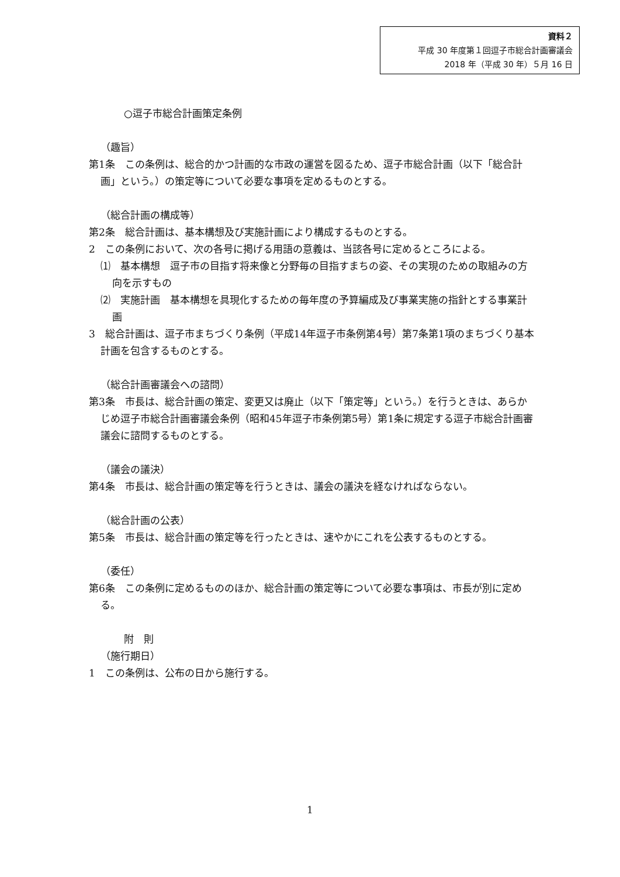資料２
平成 30 年度第１回逗子市総合計画審議会
2018 年（平成 30 年）５月 16 日
○逗子市総合計画策定条例
（趣旨）
第1条　この条例は、総合的かつ計画的な市政の運営を図るため、逗子市総合計画（以下「総合計画」という。）の策定等について必要な事項を定めるものとする。
（総合計画の構成等）
第2条　総合計画は、基本構想及び実施計画により構成するものとする。
2　この条例において、次の各号に掲げる用語の意義は、当該各号に定めるところによる。
⑴　基本構想　逗子市の目指す将来像と分野毎の目指すまちの姿、その実現のための取組みの方向を示すもの
⑵　実施計画　基本構想を具現化するための毎年度の予算編成及び事業実施の指針とする事業計画
3　総合計画は、逗子市まちづくり条例（平成14年逗子市条例第4号）第7条第1項のまちづくり基本計画を包含するものとする。
（総合計画審議会への諮問）
第3条　市長は、総合計画の策定、変更又は廃止（以下「策定等」という。）を行うときは、あらかじめ逗子市総合計画審議会条例（昭和45年逗子市条例第5号）第1条に規定する逗子市総合計画審議会に諮問するものとする。
（議会の議決）
第4条　市長は、総合計画の策定等を行うときは、議会の議決を経なければならない。
（総合計画の公表）
第5条　市長は、総合計画の策定等を行ったときは、速やかにこれを公表するものとする。
（委任）
第6条　この条例に定めるもののほか、総合計画の策定等について必要な事項は、市長が別に定める。
附　則
（施行期日）
1　この条例は、公布の日から施行する。
1